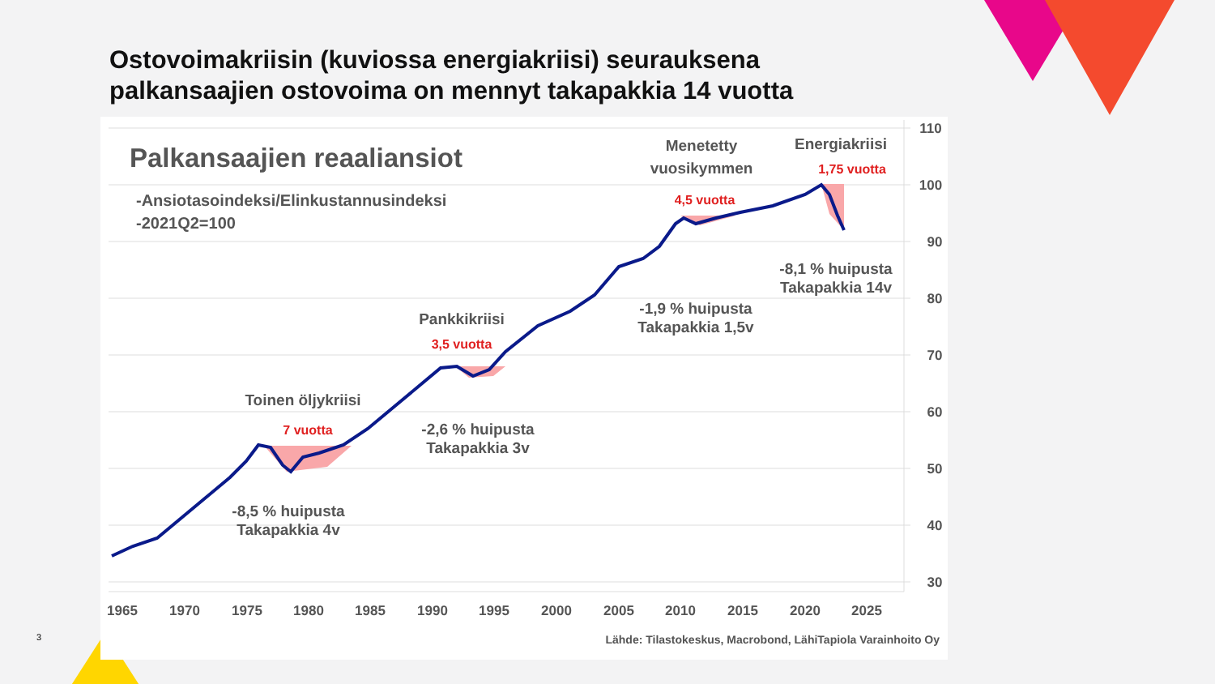Ostovoimakriisin (kuviossa energiakriisi) seurauksena
palkansaajien ostovoima on mennyt takapakkia 14 vuotta
110
100
90
80
70
60
50
40
30
1965
1970
1975
1980
1985
1990
1995
2000
2005
2010
2015
2020
2025
Palkansaajien reaaliansiot
-Ansiotasoindeksi/Elinkustannusindeksi
-2021Q2=100
Toinen öljykriisi
7 vuotta
-8,5 % huipusta
Takapakkia 4v
Pankkikriisi
3,5 vuotta
-2,6 % huipusta
Takapakkia 3v
Menetetty
vuosikymmen
4,5 vuotta
-1,9 % huipusta
Takapakkia 1,5v
Energiakriisi
1,75 vuotta
-8,1 % huipusta
Takapakkia 14v
Lähde: Tilastokeskus, Macrobond, LähiTapiola Varainhoito Oy
3